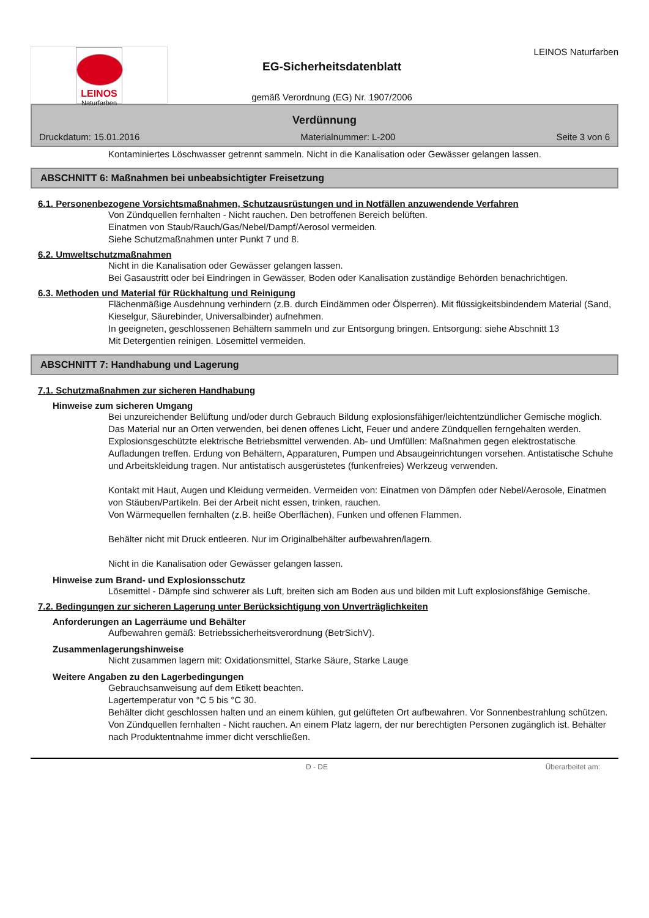LEINOS
Naturfarben
EG-Sicherheitsdatenblatt
gemäß Verordnung (EG) Nr. 1907/2006
LEINOS Naturfarben
Verdünnung
Druckdatum: 15.01.2016 Materialnummer: L-200 Seite 3 von 6
Kontaminiertes Löschwasser getrennt sammeln. Nicht in die Kanalisation oder Gewässer gelangen lassen.
ABSCHNITT 6: Maßnahmen bei unbeabsichtigter Freisetzung
6.1. Personenbezogene Vorsichtsmaßnahmen, Schutzausrüstungen und in Notfällen anzuwendende Verfahren
Von Zündquellen fernhalten - Nicht rauchen. Den betroffenen Bereich belüften.
Einatmen von Staub/Rauch/Gas/Nebel/Dampf/Aerosol vermeiden.
Siehe Schutzmaßnahmen unter Punkt 7 und 8.
6.2. Umweltschutzmaßnahmen
Nicht in die Kanalisation oder Gewässer gelangen lassen.
Bei Gasaustritt oder bei Eindringen in Gewässer, Boden oder Kanalisation zuständige Behörden benachrichtigen.
6.3. Methoden und Material für Rückhaltung und Reinigung
Flächenmäßige Ausdehnung verhindern (z.B. durch Eindämmen oder Ölsperren). Mit flüssigkeitsbindendem Material (Sand, Kieselgur, Säurebinder, Universalbinder) aufnehmen.
In geeigneten, geschlossenen Behältern sammeln und zur Entsorgung bringen. Entsorgung: siehe Abschnitt 13
Mit Detergentien reinigen. Lösemittel vermeiden.
ABSCHNITT 7: Handhabung und Lagerung
7.1. Schutzmaßnahmen zur sicheren Handhabung
Hinweise zum sicheren Umgang
Bei unzureichender Belüftung und/oder durch Gebrauch Bildung explosionsfähiger/leichtentzündlicher Gemische möglich. Das Material nur an Orten verwenden, bei denen offenes Licht, Feuer und andere Zündquellen ferngehalten werden.
Explosionsgeschützte elektrische Betriebsmittel verwenden. Ab- und Umfüllen: Maßnahmen gegen elektrostatische Aufladungen treffen. Erdung von Behältern, Apparaturen, Pumpen und Absaugeinrichtungen vorsehen. Antistatische Schuhe und Arbeitskleidung tragen. Nur antistatisch ausgerüstetes (funkenfreies) Werkzeug verwenden.
Kontakt mit Haut, Augen und Kleidung vermeiden. Vermeiden von: Einatmen von Dämpfen oder Nebel/Aerosole, Einatmen von Stäuben/Partikeln. Bei der Arbeit nicht essen, trinken, rauchen.
Von Wärmequellen fernhalten (z.B. heiße Oberflächen), Funken und offenen Flammen.
Behälter nicht mit Druck entleeren. Nur im Originalbehälter aufbewahren/lagern.
Nicht in die Kanalisation oder Gewässer gelangen lassen.
Hinweise zum Brand- und Explosionsschutz
Lösemittel - Dämpfe sind schwerer als Luft, breiten sich am Boden aus und bilden mit Luft explosionsfähige Gemische.
7.2. Bedingungen zur sicheren Lagerung unter Berücksichtigung von Unverträglichkeiten
Anforderungen an Lagerräume und Behälter
Aufbewahren gemäß: Betriebssicherheitsverordnung (BetrSichV).
Zusammenlagerungshinweise
Nicht zusammen lagern mit: Oxidationsmittel, Starke Säure, Starke Lauge
Weitere Angaben zu den Lagerbedingungen
Gebrauchsanweisung auf dem Etikett beachten.
Lagertemperatur von °C 5 bis °C 30.
Behälter dicht geschlossen halten und an einem kühlen, gut gelüfteten Ort aufbewahren. Vor Sonnenbestrahlung schützen. Von Zündquellen fernhalten - Nicht rauchen. An einem Platz lagern, der nur berechtigten Personen zugänglich ist. Behälter nach Produktentnahme immer dicht verschließen.
D - DE Überarbeitet am: